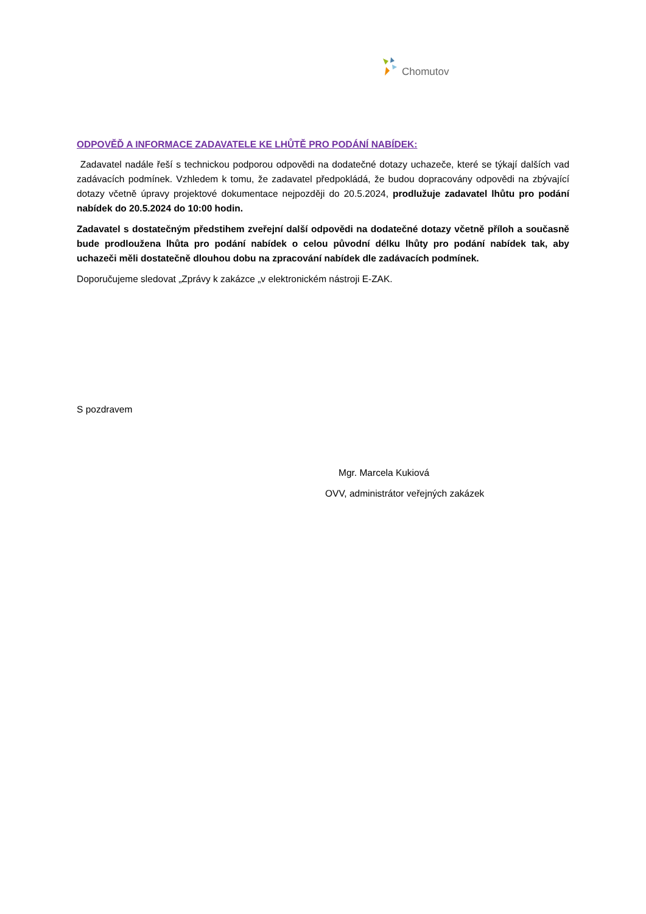Chomutov
ODPOVĚĎ A INFORMACE ZADAVATELE KE LHŮTĚ PRO PODÁNÍ NABÍDEK:
Zadavatel nadále řeší s technickou podporou odpovědi na dodatečné dotazy uchazeče, které se týkají dalších vad zadávacích podmínek. Vzhledem k tomu, že zadavatel předpokládá, že budou dopracovány odpovědi na zbývající dotazy včetně úpravy projektové dokumentace nejpozději do 20.5.2024, prodlužuje zadavatel lhůtu pro podání nabídek do 20.5.2024 do 10:00 hodin.
Zadavatel s dostatečným předstihem zveřejní další odpovědi na dodatečné dotazy včetně příloh a současně bude prodloužena lhůta pro podání nabídek o celou původní délku lhůty pro podání nabídek tak, aby uchazeči měli dostatečně dlouhou dobu na zpracování nabídek dle zadávacích podmínek.
Doporučujeme sledovat „Zprávy k zakázce „v elektronickém nástroji E-ZAK.
S pozdravem
Mgr. Marcela Kukiová
OVV, administrátor veřejných zakázek